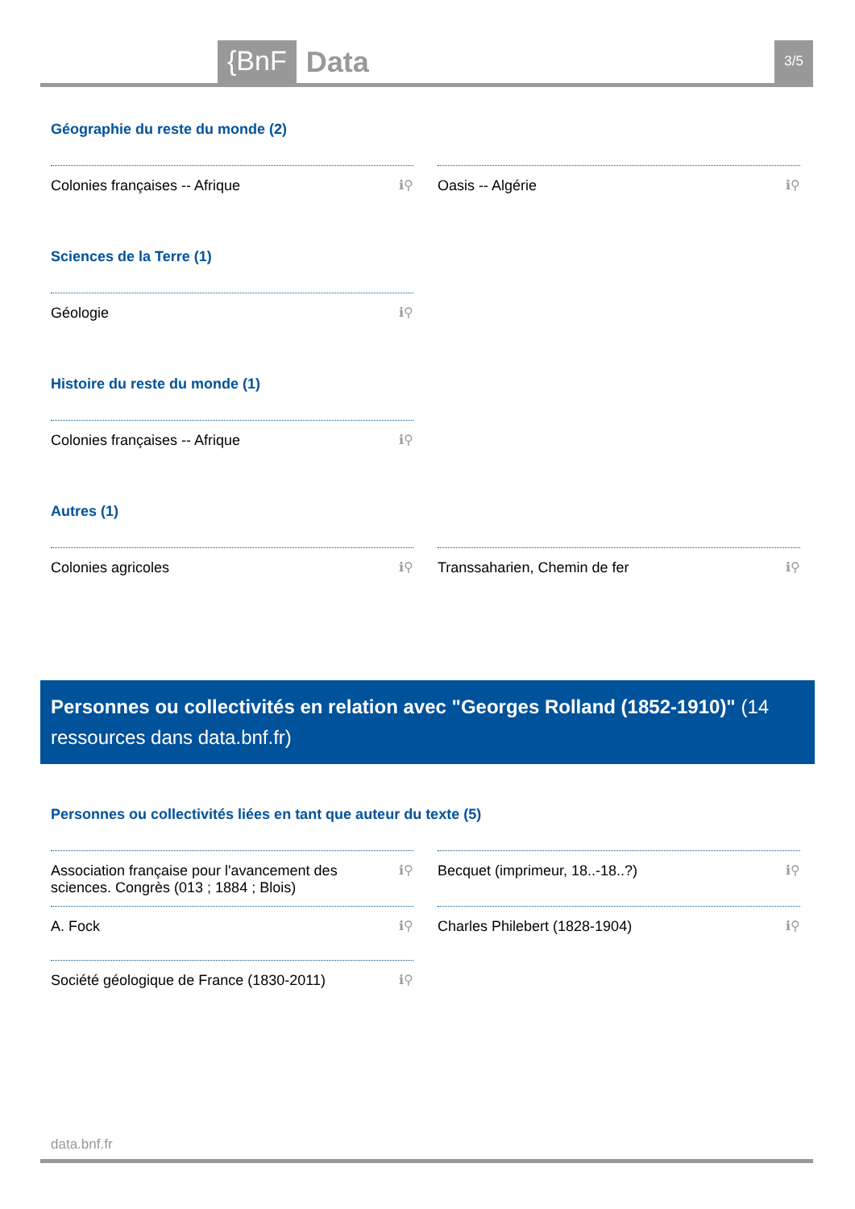{BnF Data 3/5
Géographie du reste du monde (2)
Colonies françaises -- Afrique ℹ⚲ Oasis -- Algérie ℹ⚲
Sciences de la Terre (1)
Géologie ℹ⚲
Histoire du reste du monde (1)
Colonies françaises -- Afrique ℹ⚲
Autres (1)
Colonies agricoles ℹ⚲ Transsaharien, Chemin de fer ℹ⚲
Personnes ou collectivités en relation avec "Georges Rolland (1852-1910)" (14 ressources dans data.bnf.fr)
Personnes ou collectivités liées en tant que auteur du texte (5)
Association française pour l'avancement des sciences. Congrès (013 ; 1884 ; Blois) ℹ⚲
Becquet (imprimeur, 18..-18..?) ℹ⚲
A. Fock ℹ⚲ Charles Philebert (1828-1904) ℹ⚲
Société géologique de France (1830-2011) ℹ⚲
data.bnf.fr